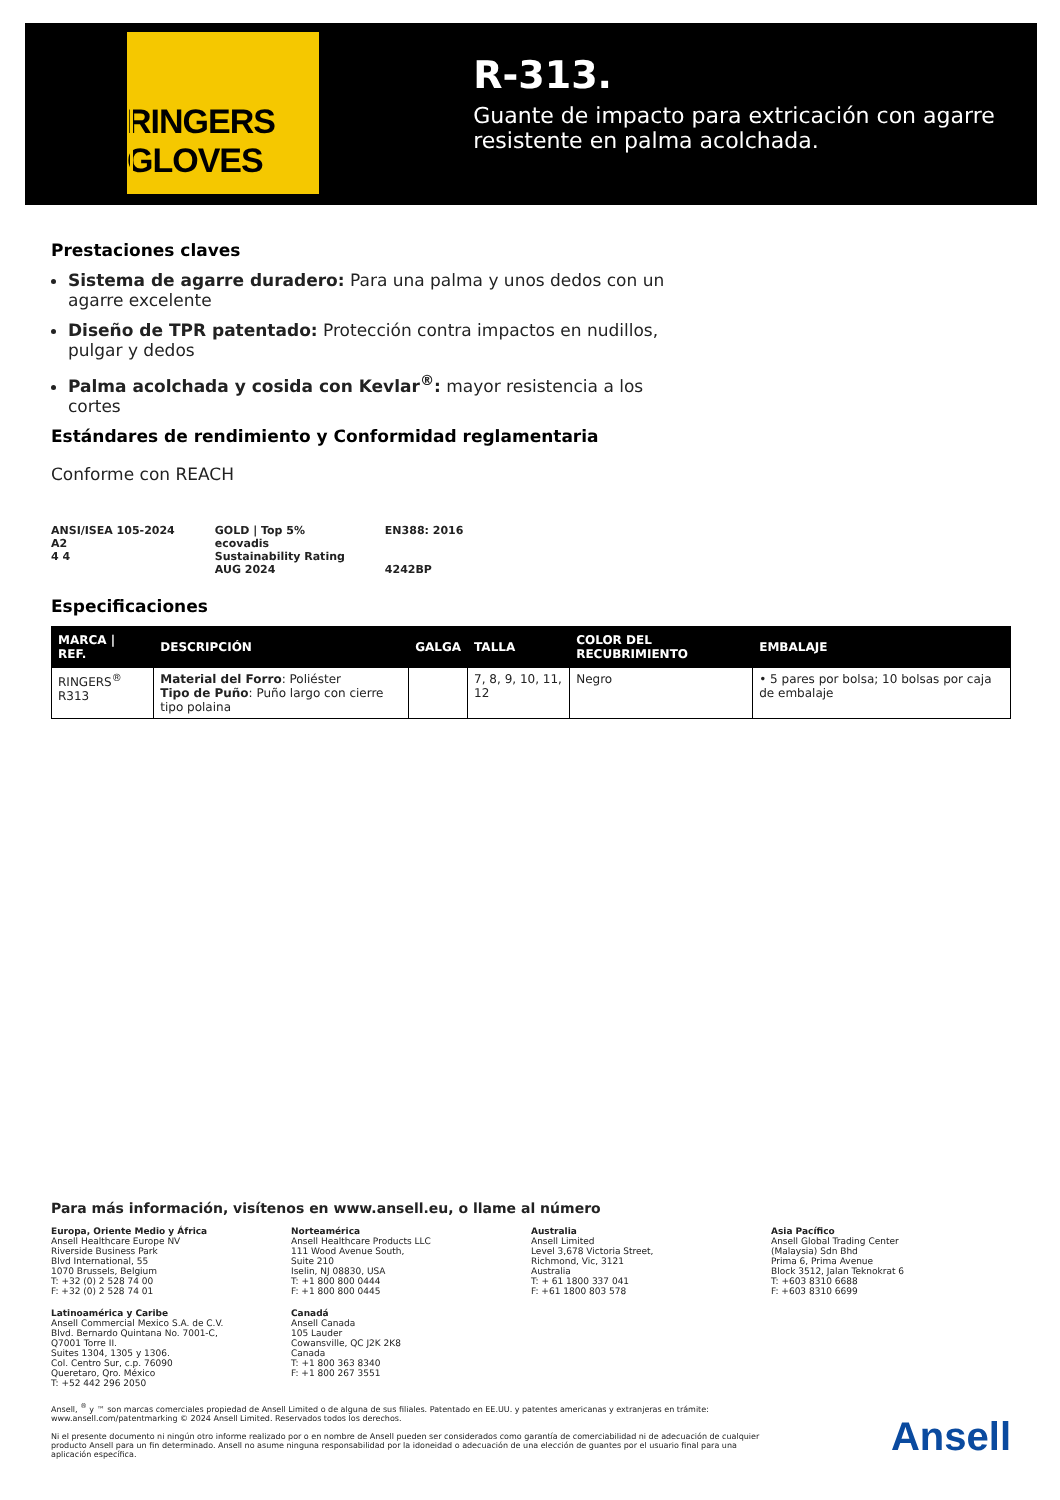RINGERS GLOVES
R-313.
Guante de impacto para extricación con agarre resistente en palma acolchada.
Prestaciones claves
Sistema de agarre duradero: Para una palma y unos dedos con un agarre excelente
Diseño de TPR patentado: Protección contra impactos en nudillos, pulgar y dedos
Palma acolchada y cosida con Kevlar<sup>®</sup>: mayor resistencia a los cortes
Estándares de rendimiento y Conformidad reglamentaria
Conforme con REACH
ANSI/ISEA 105-2024
A2
4 4
GOLD | Top 5%
ecovadis
Sustainability Rating
AUG 2024
EN388: 2016
4242BP
Especificaciones
| MARCA / REF. | DESCRIPCIÓN | GALGA | TALLA | COLOR DEL RECUBRIMIENTO | EMBALAJE |
| --- | --- | --- | --- | --- | --- |
| RINGERS<sup>®</sup> R313 | Material del Forro : Poliéster Tipo de Puño : Puño largo con cierre tipo polaina | | 7, 8, 9, 10, 11, 12 | Negro | • 5 pares por bolsa; 10 bolsas por caja de embalaje |
Para más información, visítenos en www.ansell.eu, o llame al número
Europa, Oriente Medio y África
Ansell Healthcare Europe NV
Riverside Business Park
Blvd International, 55
1070 Brussels, Belgium
T: +32 (0) 2 528 74 00
F: +32 (0) 2 528 74 01
Norteamérica
Ansell Healthcare Products LLC
111 Wood Avenue South,
Suite 210
Iselin, NJ 08830, USA
T: +1 800 800 0444
F: +1 800 800 0445
Australia
Ansell Limited
Level 3,678 Victoria Street,
Richmond, Vic, 3121
Australia
T: + 61 1800 337 041
F: +61 1800 803 578
Asia Pacífico
Ansell Global Trading Center
(Malaysia) Sdn Bhd
Prima 6, Prima Avenue
Block 3512, Jalan Teknokrat 6
T: +603 8310 6688
F: +603 8310 6699
Latinoamérica y Caribe
Ansell Commercial Mexico S.A. de C.V.
Blvd. Bernardo Quintana No. 7001-C,
Q7001 Torre II.
Suites 1304, 1305 y 1306.
Col. Centro Sur, c.p. 76090
Queretaro, Qro. México
T: +52 442 296 2050
Canadá
Ansell Canada
105 Lauder
Cowansville, QC J2K 2K8
Canada
T: +1 800 363 8340
F: +1 800 267 3551
Ansell, <sup>®</sup> y ™ son marcas comerciales propiedad de Ansell Limited o de alguna de sus filiales. Patentado en EE.UU. y patentes americanas y extranjeras en trámite: www.ansell.com/patentmarking © 2024 Ansell Limited. Reservados todos los derechos.
Ni el presente documento ni ningún otro informe realizado por o en nombre de Ansell pueden ser considerados como garantía de comerciabilidad ni de adecuación de cualquier producto Ansell para un fin determinado. Ansell no asume ninguna responsabilidad por la idoneidad o adecuación de una elección de guantes por el usuario final para una aplicación específica.
Ansell